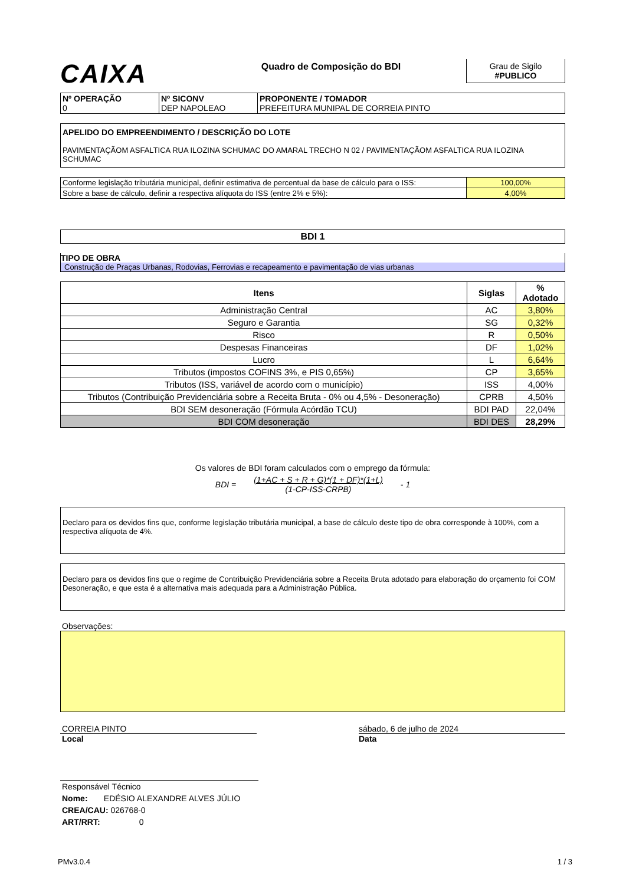CAIXA
Quadro de Composição do BDI Grau de Sigilo
#PUBLICO
| Nº OPERAÇÃO 0 | Nº SICONV DEP NAPOLEAO | PROPONENTE / TOMADOR PREFEITURA MUNIPAL DE CORREIA PINTO |
APELIDO DO EMPREENDIMENTO / DESCRIÇÃO DO LOTE
PAVIMENTAÇÃOM ASFALTICA RUA ILOZINA SCHUMAC DO AMARAL TRECHO N 02 / PAVIMENTAÇÃOM ASFALTICA RUA ILOZINA SCHUMAC
| Conforme legislação tributária municipal, definir estimativa de percentual da base de cálculo para o ISS: | 100,00% |
| Sobre a base de cálculo, definir a respectiva alíquota do ISS (entre 2% e 5%): | 4,00% |
BDI 1
TIPO DE OBRA
Construção de Praças Urbanas, Rodovias, Ferrovias e recapeamento e pavimentação de vias urbanas
| Itens | Siglas | % Adotado |
| --- | --- | --- |
| Administração Central | AC | 3,80% |
| Seguro e Garantia | SG | 0,32% |
| Risco | R | 0,50% |
| Despesas Financeiras | DF | 1,02% |
| Lucro | L | 6,64% |
| Tributos (impostos COFINS 3%, e PIS 0,65%) | CP | 3,65% |
| Tributos (ISS, variável de acordo com o município) | ISS | 4,00% |
| Tributos (Contribuição Previdenciária sobre a Receita Bruta - 0% ou 4,5% - Desoneração) | CPRB | 4,50% |
| BDI SEM desoneração (Fórmula Acórdão TCU) | BDI PAD | 22,04% |
| BDI COM desoneração | BDI DES | 28,29% |
Os valores de BDI foram calculados com o emprego da fórmula:
BDI = (1+AC + S + R + G)*(1 + DF)*(1+L)
(1-CP-ISS-CRPB) - 1
Declaro para os devidos fins que, conforme legislação tributária municipal, a base de cálculo deste tipo de obra corresponde à 100%, com a respectiva alíquota de 4%.
Declaro para os devidos fins que o regime de Contribuição Previdenciária sobre a Receita Bruta adotado para elaboração do orçamento foi COM Desoneração, e que esta é a alternativa mais adequada para a Administração Pública.
Observações:
CORREIA PINTO
Local
sábado, 6 de julho de 2024
Data
Responsável Técnico
Nome: EDÉSIO ALEXANDRE ALVES JÚLIO
CREA/CAU: 026768-0
ART/RRT: 0
PMv3.0.4 1 / 3